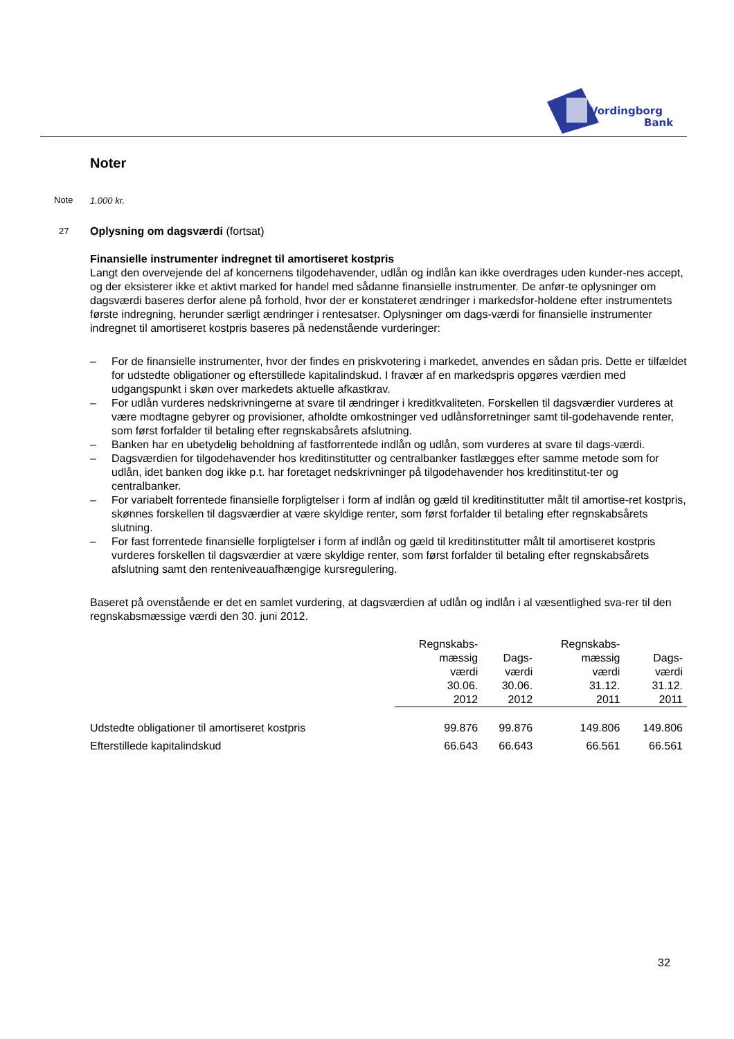Vordingborg
Bank
Noter
Note 1.000 kr.
27 Oplysning om dagsværdi (fortsat)
Finansielle instrumenter indregnet til amortiseret kostpris
Langt den overvejende del af koncernens tilgodehavender, udlån og indlån kan ikke overdrages uden kunder-nes accept, og der eksisterer ikke et aktivt marked for handel med sådanne finansielle instrumenter. De anfør-te oplysninger om dagsværdi baseres derfor alene på forhold, hvor der er konstateret ændringer i markedsfor-holdene efter instrumentets første indregning, herunder særligt ændringer i rentesatser. Oplysninger om dags-værdi for finansielle instrumenter indregnet til amortiseret kostpris baseres på nedenstående vurderinger:
– For de finansielle instrumenter, hvor der findes en priskvotering i markedet, anvendes en sådan pris. Dette er tilfældet for udstedte obligationer og efterstillede kapitalindskud. I fravær af en markedspris opgøres værdien med udgangspunkt i skøn over markedets aktuelle afkastkrav.
– For udlån vurderes nedskrivningerne at svare til ændringer i kreditkvaliteten. Forskellen til dagsværdier vurderes at være modtagne gebyrer og provisioner, afholdte omkostninger ved udlånsforretninger samt til-godehavende renter, som først forfalder til betaling efter regnskabsårets afslutning.
– Banken har en ubetydelig beholdning af fastforrentede indlån og udlån, som vurderes at svare til dags-værdi.
– Dagsværdien for tilgodehavender hos kreditinstitutter og centralbanker fastlægges efter samme metode som for udlån, idet banken dog ikke p.t. har foretaget nedskrivninger på tilgodehavender hos kreditinstitut-ter og centralbanker.
– For variabelt forrentede finansielle forpligtelser i form af indlån og gæld til kreditinstitutter målt til amortise-ret kostpris, skønnes forskellen til dagsværdier at være skyldige renter, som først forfalder til betaling efter regnskabsårets slutning.
– For fast forrentede finansielle forpligtelser i form af indlån og gæld til kreditinstitutter målt til amortiseret kostpris vurderes forskellen til dagsværdier at være skyldige renter, som først forfalder til betaling efter regnskabsårets afslutning samt den renteniveauafhængige kursregulering.
Baseret på ovenstående er det en samlet vurdering, at dagsværdien af udlån og indlån i al væsentlighed sva-rer til den regnskabsmæssige værdi den 30. juni 2012.
| | Regnskabs- mæssig værdi 30.06. 2012 | Dags- værdi 30.06. 2012 | Regnskabs- mæssig værdi 31.12. 2011 | Dags- værdi 31.12. 2011 |
| Udstedte obligationer til amortiseret kostpris | 99.876 | 99.876 | 149.806 | 149.806 |
| Efterstillede kapitalindskud | 66.643 | 66.643 | 66.561 | 66.561 |
32